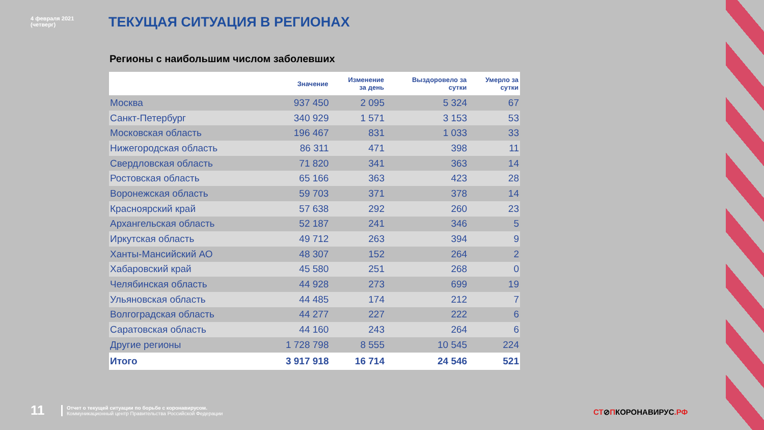4 февраля 2021
(четверг)
ТЕКУЩАЯ СИТУАЦИЯ В РЕГИОНАХ
Регионы с наибольшим числом заболевших
| | Значение | Изменение за день | Выздоровело за сутки | Умерло за сутки |
| --- | --- | --- | --- | --- |
| Москва | 937 450 | 2 095 | 5 324 | 67 |
| Санкт-Петербург | 340 929 | 1 571 | 3 153 | 53 |
| Московская область | 196 467 | 831 | 1 033 | 33 |
| Нижегородская область | 86 311 | 471 | 398 | 11 |
| Свердловская область | 71 820 | 341 | 363 | 14 |
| Ростовская область | 65 166 | 363 | 423 | 28 |
| Воронежская область | 59 703 | 371 | 378 | 14 |
| Красноярский край | 57 638 | 292 | 260 | 23 |
| Архангельская область | 52 187 | 241 | 346 | 5 |
| Иркутская область | 49 712 | 263 | 394 | 9 |
| Ханты-Мансийский АО | 48 307 | 152 | 264 | 2 |
| Хабаровский край | 45 580 | 251 | 268 | 0 |
| Челябинская область | 44 928 | 273 | 699 | 19 |
| Ульяновская область | 44 485 | 174 | 212 | 7 |
| Волгоградская область | 44 277 | 227 | 222 | 6 |
| Саратовская область | 44 160 | 243 | 264 | 6 |
| Другие регионы | 1 728 798 | 8 555 | 10 545 | 224 |
| Итого | 3 917 918 | 16 714 | 24 546 | 521 |
11
Отчет о текущей ситуации по борьбе с коронавирусом.
Коммуникационный центр Правительства Российской Федерации
СТ⊘ПКОРОНАВИРУС.РФ